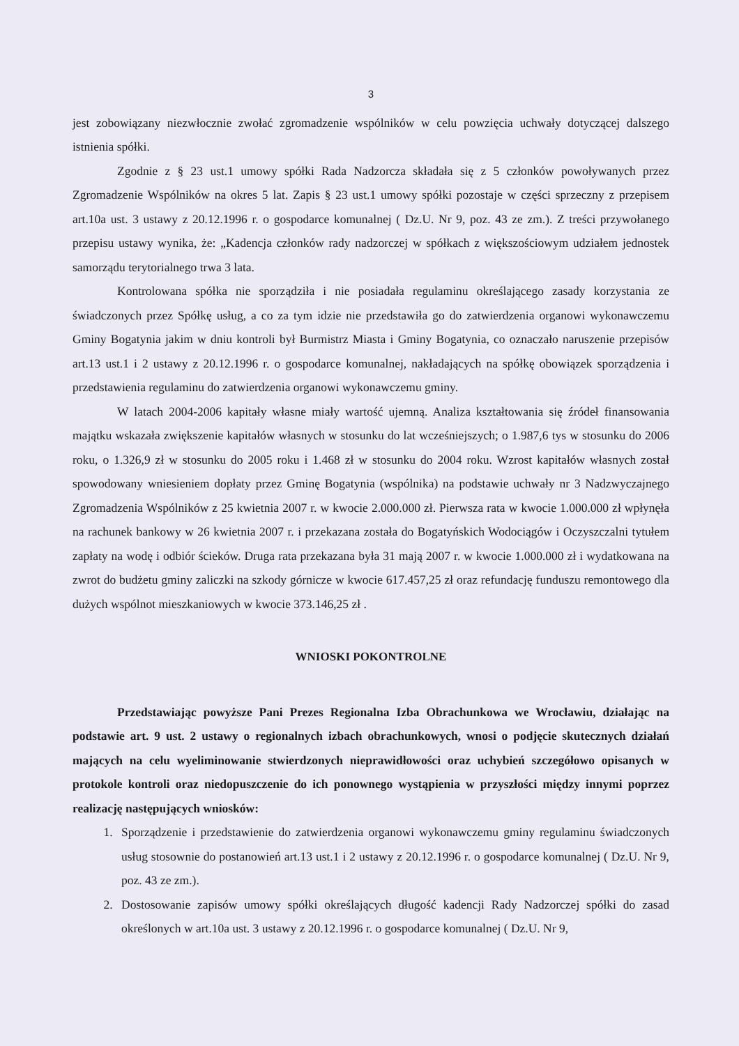3
jest zobowiązany niezwłocznie zwołać zgromadzenie wspólników w celu powzięcia uchwały dotyczącej dalszego istnienia spółki.
Zgodnie z § 23 ust.1 umowy spółki Rada Nadzorcza składała się z 5 członków powoływanych przez Zgromadzenie Wspólników na okres 5 lat. Zapis § 23 ust.1 umowy spółki pozostaje w części sprzeczny z przepisem art.10a ust. 3 ustawy z 20.12.1996 r. o gospodarce komunalnej ( Dz.U. Nr 9, poz. 43 ze zm.). Z treści przywołanego przepisu ustawy wynika, że: „Kadencja członków rady nadzorczej w spółkach z większościowym udziałem jednostek samorządu terytorialnego trwa 3 lata.
Kontrolowana spółka nie sporządziła i nie posiadała regulaminu określającego zasady korzystania ze świadczonych przez Spółkę usług, a co za tym idzie nie przedstawiła go do zatwierdzenia organowi wykonawczemu Gminy Bogatynia jakim w dniu kontroli był Burmistrz Miasta i Gminy Bogatynia, co oznaczało naruszenie przepisów art.13 ust.1 i 2 ustawy z 20.12.1996 r. o gospodarce komunalnej, nakładających na spółkę obowiązek sporządzenia i przedstawienia regulaminu do zatwierdzenia organowi wykonawczemu gminy.
W latach 2004-2006 kapitały własne miały wartość ujemną. Analiza kształtowania się źródeł finansowania majątku wskazała zwiększenie kapitałów własnych w stosunku do lat wcześniejszych; o 1.987,6 tys w stosunku do 2006 roku, o 1.326,9 zł w stosunku do 2005 roku i 1.468 zł w stosunku do 2004 roku. Wzrost kapitałów własnych został spowodowany wniesieniem dopłaty przez Gminę Bogatynia (wspólnika) na podstawie uchwały nr 3 Nadzwyczajnego Zgromadzenia Wspólników z 25 kwietnia 2007 r. w kwocie 2.000.000 zł. Pierwsza rata w kwocie 1.000.000 zł wpłynęła na rachunek bankowy w 26 kwietnia 2007 r. i przekazana została do Bogatyńskich Wodociągów i Oczyszczalni tytułem zapłaty na wodę i odbiór ścieków. Druga rata przekazana była 31 mają 2007 r. w kwocie 1.000.000 zł i wydatkowana na zwrot do budżetu gminy zaliczki na szkody górnicze w kwocie 617.457,25 zł oraz refundację funduszu remontowego dla dużych wspólnot mieszkaniowych w kwocie 373.146,25 zł .
WNIOSKI POKONTROLNE
Przedstawiając powyższe Pani Prezes Regionalna Izba Obrachunkowa we Wrocławiu, działając na podstawie art. 9 ust. 2 ustawy o regionalnych izbach obrachunkowych, wnosi o podjęcie skutecznych działań mających na celu wyeliminowanie stwierdzonych nieprawidłowości oraz uchybień szczegółowo opisanych w protokole kontroli oraz niedopuszczenie do ich ponownego wystąpienia w przyszłości między innymi poprzez realizację następujących wniosków:
1. Sporządzenie i przedstawienie do zatwierdzenia organowi wykonawczemu gminy regulaminu świadczonych usług stosownie do postanowień art.13 ust.1 i 2 ustawy z 20.12.1996 r. o gospodarce komunalnej ( Dz.U. Nr 9, poz. 43 ze zm.).
2. Dostosowanie zapisów umowy spółki określających długość kadencji Rady Nadzorczej spółki do zasad określonych w art.10a ust. 3 ustawy z 20.12.1996 r. o gospodarce komunalnej ( Dz.U. Nr 9,